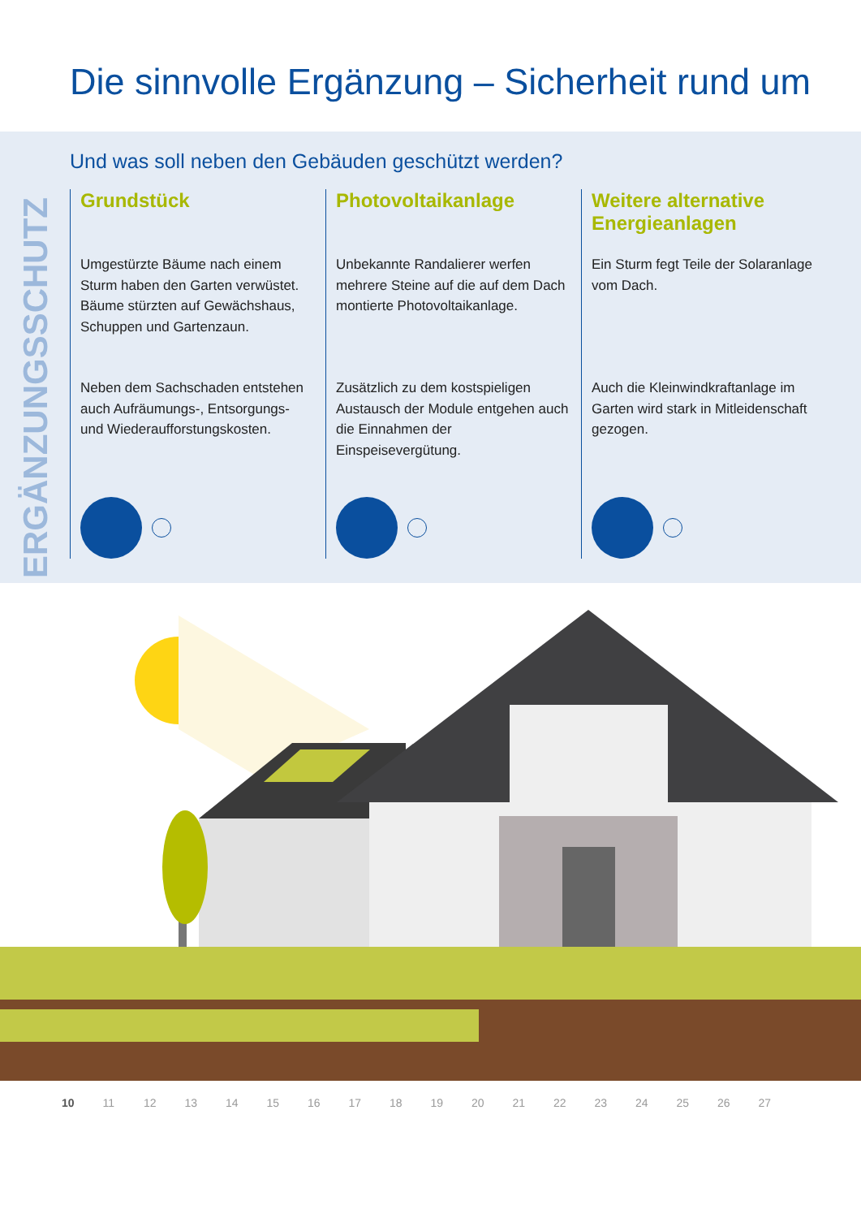Die sinnvolle Ergänzung – Sicherheit rund um
ERGÄNZUNGSSCHUTZ
Und was soll neben den Gebäuden geschützt werden?
Grundstück
Umgestürzte Bäume nach einem Sturm haben den Garten verwüstet. Bäume stürzten auf Gewächshaus, Schuppen und Gartenzaun.
Neben dem Sachschaden entstehen auch Aufräu­mungs-, Entsorgungs- und Wiederaufforstungskosten.
Photovoltaikanlage
Unbekannte Randalierer werfen mehrere Steine auf die auf dem Dach montierte Photovoltaik­anlage.
Zusätzlich zu dem kostspieligen Austausch der Module entge­hen auch die Einnahmen der Einspeisevergütung.
Weitere alternative Energieanlagen
Ein Sturm fegt Teile der Solar­anlage vom Dach.
Auch die Kleinwindkraftanlage im Garten wird stark in Mitlei­denschaft gezogen.
10 11 12 13 14 15 16 17 18 19 20 21 22 23 24 25 26 27